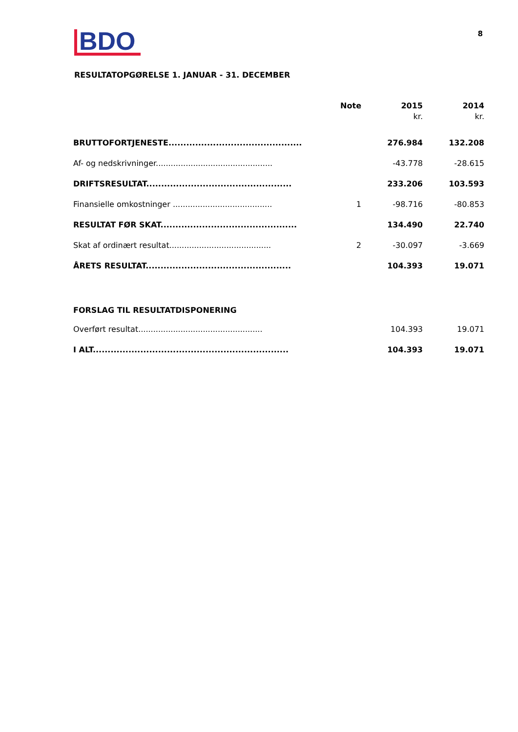BDO
8
RESULTATOPGØRELSE 1. JANUAR - 31. DECEMBER
| | Note | 2015 | 2014 |
| --- | --- | --- | --- |
| | | kr. | kr. |
| BRUTTOFORTJENESTE............................................. | | 276.984 | 132.208 |
| Af- og nedskrivninger............................................... | | -43.778 | -28.615 |
| DRIFTSRESULTAT................................................. | | 233.206 | 103.593 |
| Finansielle omkostninger ........................................ | 1 | -98.716 | -80.853 |
| RESULTAT FØR SKAT.............................................. | | 134.490 | 22.740 |
| Skat af ordinært resultat......................................... | 2 | -30.097 | -3.669 |
| ÅRETS RESULTAT................................................. | | 104.393 | 19.071 |
| FORSLAG TIL RESULTATDISPONERING | | | |
| Overført resultat.................................................. | | 104.393 | 19.071 |
| I ALT.................................................................. | | 104.393 | 19.071 |